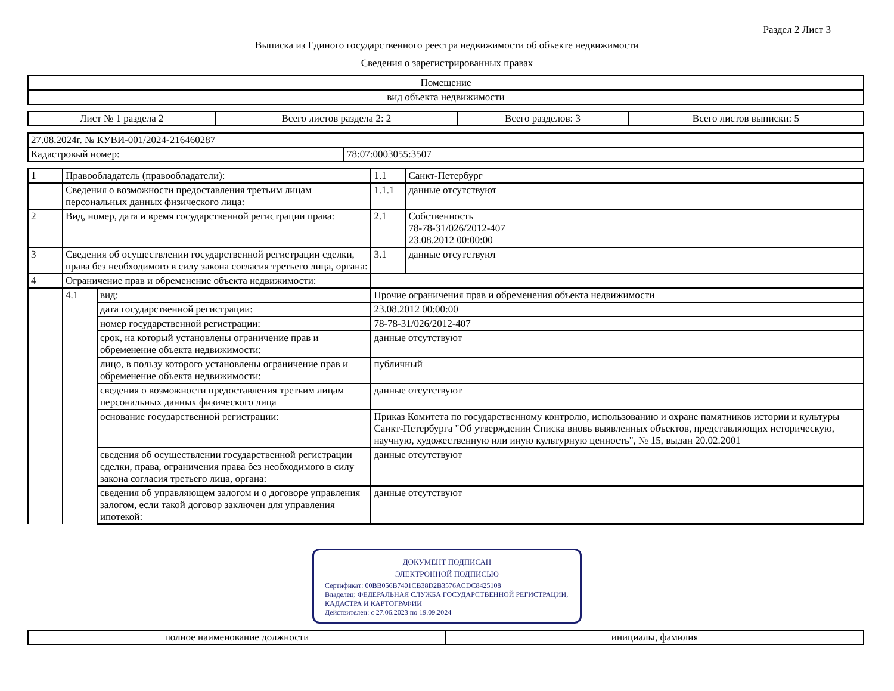Раздел 2 Лист 3
Выписка из Единого государственного реестра недвижимости об объекте недвижимости
Сведения о зарегистрированных правах
| Помещение |
| вид объекта недвижимости |
| Лист № 1 раздела 2 | Всего листов раздела 2: 2 | Всего разделов: 3 | Всего листов выписки: 5 |
| 27.08.2024г. № КУВИ-001/2024-216460287 | |
| Кадастровый номер: | 78:07:0003055:3507 |
| 1 | Правообладатель (правообладатели): | | 1.1 | Санкт-Петербург |
| | Сведения о возможности предоставления третьим лицам персональных данных физического лица: | | 1.1.1 | данные отсутствуют |
| 2 | Вид, номер, дата и время государственной регистрации права: | | 2.1 | Собственность 78-78-31/026/2012-407 23.08.2012 00:00:00 |
| 3 | Сведения об осуществлении государственной регистрации сделки, права без необходимого в силу закона согласия третьего лица, органа: | | 3.1 | данные отсутствуют |
| 4 | Ограничение прав и обременение объекта недвижимости: | | | |
| | 4.1 | вид: | Прочие ограничения прав и обременения объекта недвижимости | |
| | | дата государственной регистрации: | 23.08.2012 00:00:00 | |
| | | номер государственной регистрации: | 78-78-31/026/2012-407 | |
| | | срок, на который установлены ограничение прав и обременение объекта недвижимости: | данные отсутствуют | |
| | | лицо, в пользу которого установлены ограничение прав и обременение объекта недвижимости: | публичный | |
| | | сведения о возможности предоставления третьим лицам персональных данных физического лица | данные отсутствуют | |
| | | основание государственной регистрации: | Приказ Комитета по государственному контролю, использованию и охране памятников истории и культуры Санкт-Петербурга "Об утверждении Списка вновь выявленных объектов, представляющих историческую, научную, художественную или иную культурную ценность", № 15, выдан 20.02.2001 | |
| | | сведения об осуществлении государственной регистрации сделки, права, ограничения права без необходимого в силу закона согласия третьего лица, органа: | данные отсутствуют | |
| | | сведения об управляющем залогом и о договоре управления залогом, если такой договор заключен для управления ипотекой: | данные отсутствуют | |
ДОКУМЕНТ ПОДПИСАН
ЭЛЕКТРОННОЙ ПОДПИСЬЮ
Сертификат: 00BB056B7401CB38D2B3576ACDC8425108
Владелец: ФЕДЕРАЛЬНАЯ СЛУЖБА ГОСУДАРСТВЕННОЙ РЕГИСТРАЦИИ, КАДАСТРА И КАРТОГРАФИИ
Действителен: с 27.06.2023 по 19.09.2024
| полное наименование должности | инициалы, фамилия |